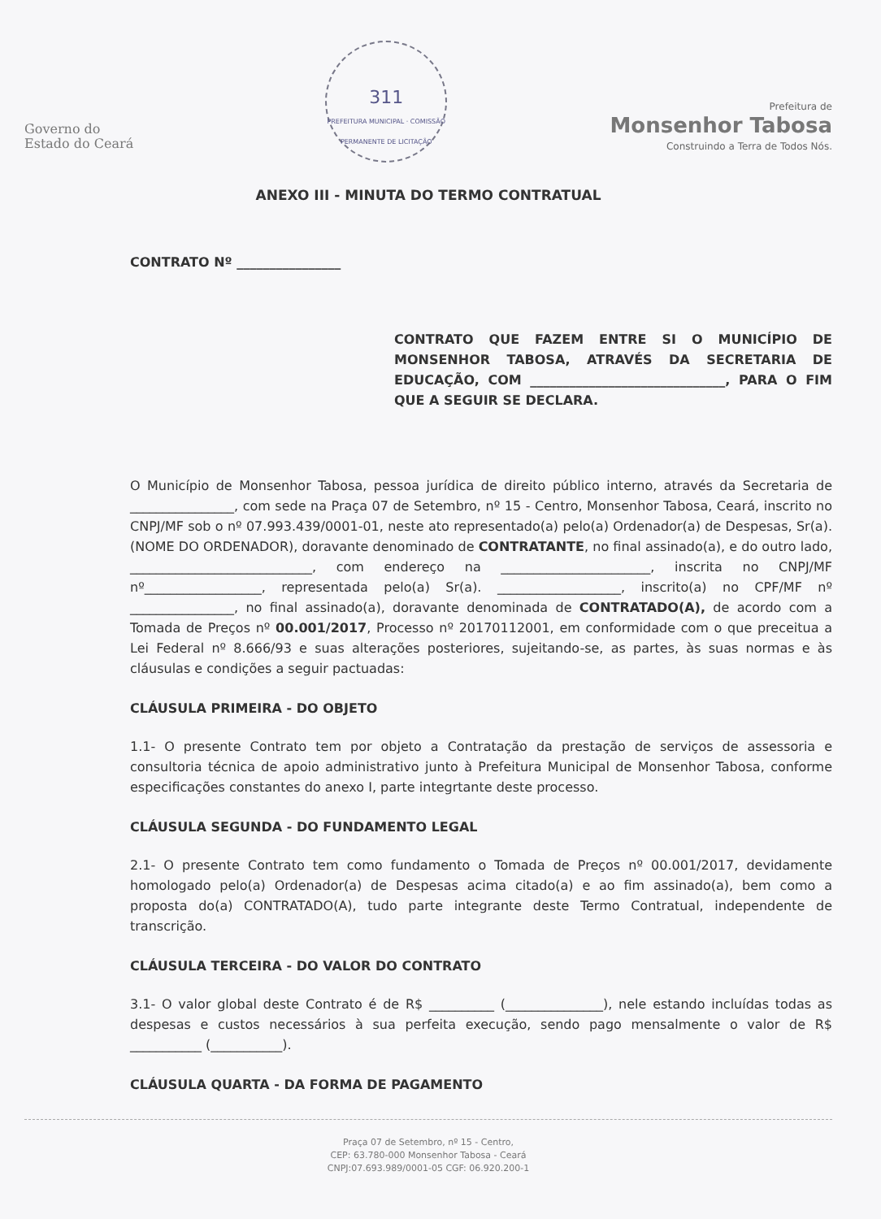Governo do
Estado do Ceará
311
PREFEITURA MUNICIPAL · COMISSÃO PERMANENTE DE LICITAÇÃO
Prefeitura de
Monsenhor Tabosa
Construindo a Terra de Todos Nós.
ANEXO III - MINUTA DO TERMO CONTRATUAL
CONTRATO Nº ________________
CONTRATO QUE FAZEM ENTRE SI O MUNICÍPIO DE MONSENHOR TABOSA, ATRAVÉS DA SECRETARIA DE EDUCAÇÃO, COM ______________________________, PARA O FIM QUE A SEGUIR SE DECLARA.
O Município de Monsenhor Tabosa, pessoa jurídica de direito público interno, através da Secretaria de ________________, com sede na Praça 07 de Setembro, nº 15 - Centro, Monsenhor Tabosa, Ceará, inscrito no CNPJ/MF sob o nº 07.993.439/0001-01, neste ato representado(a) pelo(a) Ordenador(a) de Despesas, Sr(a). (NOME DO ORDENADOR), doravante denominado de CONTRATANTE, no final assinado(a), e do outro lado, ____________________________, com endereço na _______________________, inscrita no CNPJ/MF nº__________________, representada pelo(a) Sr(a). ___________________, inscrito(a) no CPF/MF nº ________________, no final assinado(a), doravante denominada de CONTRATADO(A), de acordo com a Tomada de Preços nº 00.001/2017, Processo nº 20170112001, em conformidade com o que preceitua a Lei Federal nº 8.666/93 e suas alterações posteriores, sujeitando-se, as partes, às suas normas e às cláusulas e condições a seguir pactuadas:
CLÁUSULA PRIMEIRA - DO OBJETO
1.1- O presente Contrato tem por objeto a Contratação da prestação de serviços de assessoria e consultoria técnica de apoio administrativo junto à Prefeitura Municipal de Monsenhor Tabosa, conforme especificações constantes do anexo I, parte integrtante deste processo.
CLÁUSULA SEGUNDA - DO FUNDAMENTO LEGAL
2.1- O presente Contrato tem como fundamento o Tomada de Preços nº 00.001/2017, devidamente homologado pelo(a) Ordenador(a) de Despesas acima citado(a) e ao fim assinado(a), bem como a proposta do(a) CONTRATADO(A), tudo parte integrante deste Termo Contratual, independente de transcrição.
CLÁUSULA TERCEIRA - DO VALOR DO CONTRATO
3.1- O valor global deste Contrato é de R$ __________ (_______________), nele estando incluídas todas as despesas e custos necessários à sua perfeita execução, sendo pago mensalmente o valor de R$ ___________ (___________).
CLÁUSULA QUARTA - DA FORMA DE PAGAMENTO
Praça 07 de Setembro, nº 15 - Centro,
CEP: 63.780-000 Monsenhor Tabosa - Ceará
CNPJ:07.693.989/0001-05 CGF: 06.920.200-1